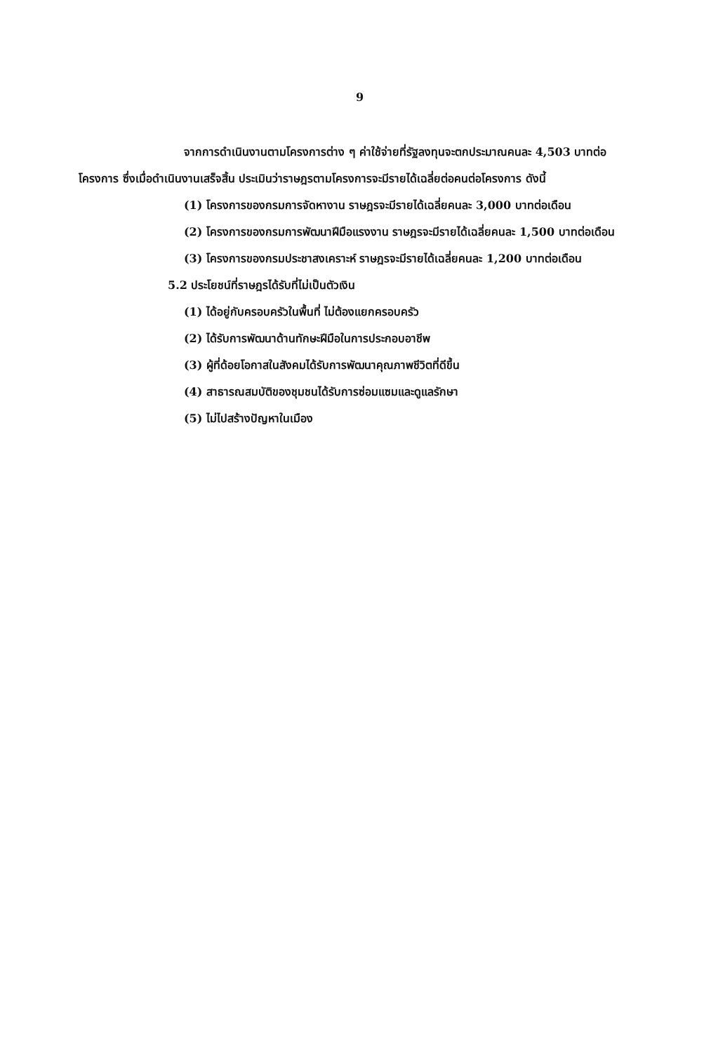9
จากการดำเนินงานตามโครงการต่าง ๆ ค่าใช้จ่ายที่รัฐลงทุนจะตกประมาณคนละ 4,503 บาทต่อโครงการ ซึ่งเมื่อดำเนินงานเสร็จสิ้น ประเมินว่าราษฎรตามโครงการจะมีรายได้เฉลี่ยต่อคนต่อโครงการ ดังนี้
(1) โครงการของกรมการจัดหางาน ราษฎรจะมีรายได้เฉลี่ยคนละ 3,000 บาทต่อเดือน
(2) โครงการของกรมการพัฒนาฝีมือแรงงาน ราษฎรจะมีรายได้เฉลี่ยคนละ 1,500 บาทต่อเดือน
(3) โครงการของกรมประชาสงเคราะห์ ราษฎรจะมีรายได้เฉลี่ยคนละ 1,200 บาทต่อเดือน
5.2 ประโยชน์ที่ราษฎรได้รับที่ไม่เป็นตัวเงิน
(1) ได้อยู่กับครอบครัวในพื้นที่ ไม่ต้องแยกครอบครัว
(2) ได้รับการพัฒนาด้านทักษะฝีมือในการประกอบอาชีพ
(3) ผู้ที่ด้อยโอกาสในสังคมได้รับการพัฒนาคุณภาพชีวิตที่ดีขึ้น
(4) สาธารณสมบัติของชุมชนได้รับการซ่อมแซมและดูแลรักษา
(5) ไม่ไปสร้างปัญหาในเมือง